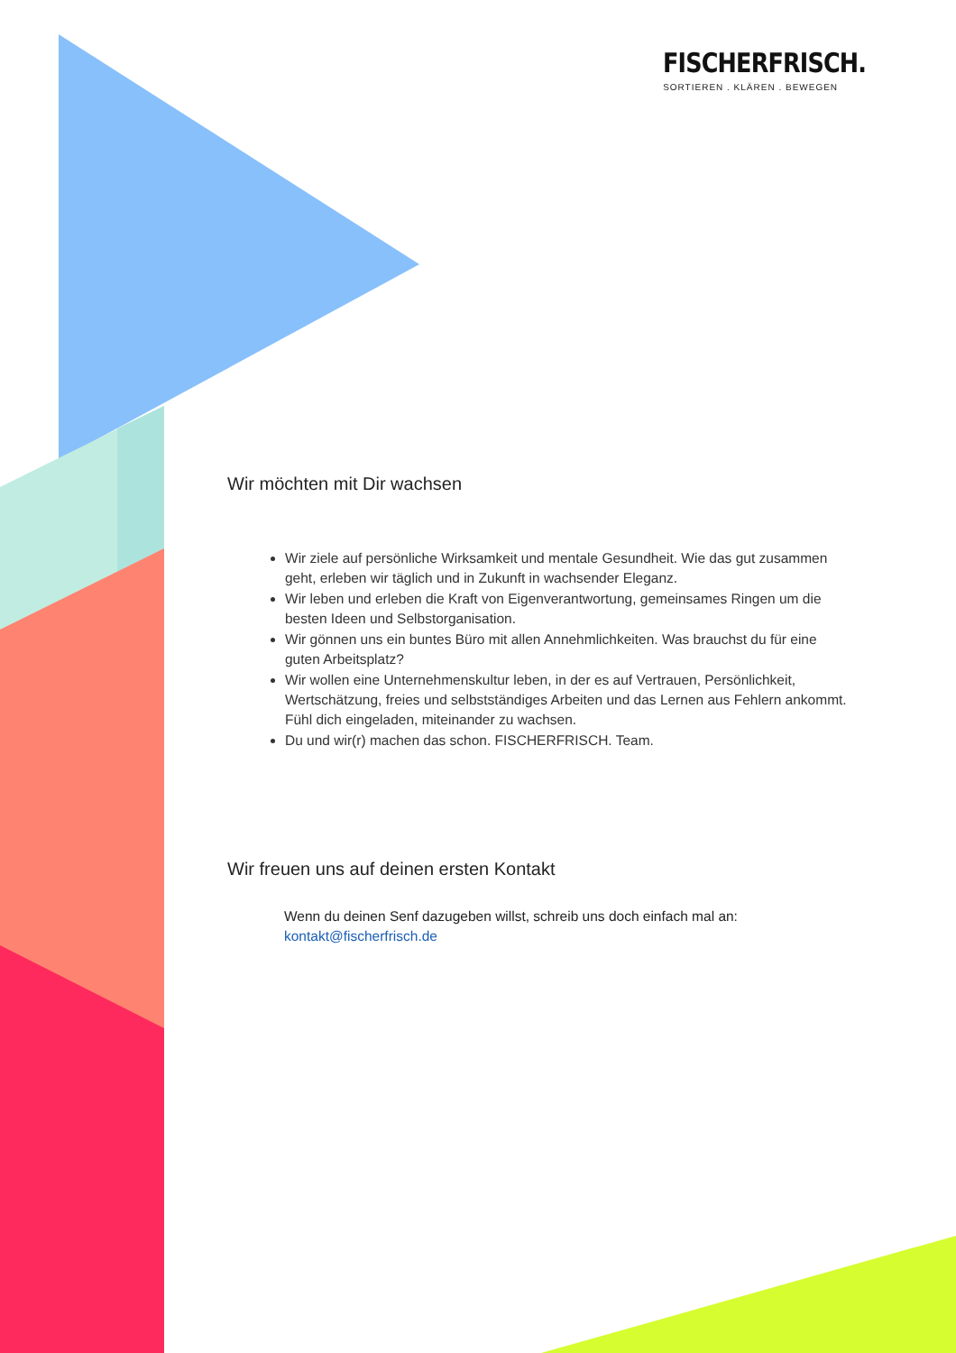FISCHERFRISCH.
SORTIEREN . KLÄREN . BEWEGEN
Wir möchten mit Dir wachsen
Wir ziele auf persönliche Wirksamkeit und mentale Gesundheit. Wie das gut zusammen geht, erleben wir täglich und in Zukunft in wachsender Eleganz.
Wir leben und erleben die Kraft von Eigenverantwortung, gemeinsames Ringen um die besten Ideen und Selbstorganisation.
Wir gönnen uns ein buntes Büro mit allen Annehmlichkeiten. Was brauchst du für eine guten Arbeitsplatz?
Wir wollen eine Unternehmenskultur leben, in der es auf Vertrauen, Persönlichkeit, Wertschätzung, freies und selbstständiges Arbeiten und das Lernen aus Fehlern ankommt. Fühl dich eingeladen, miteinander zu wachsen.
Du und wir(r) machen das schon. FISCHERFRISCH. Team.
Wir freuen uns auf deinen ersten Kontakt
Wenn du deinen Senf dazugeben willst, schreib uns doch einfach mal an:
kontakt@fischerfrisch.de